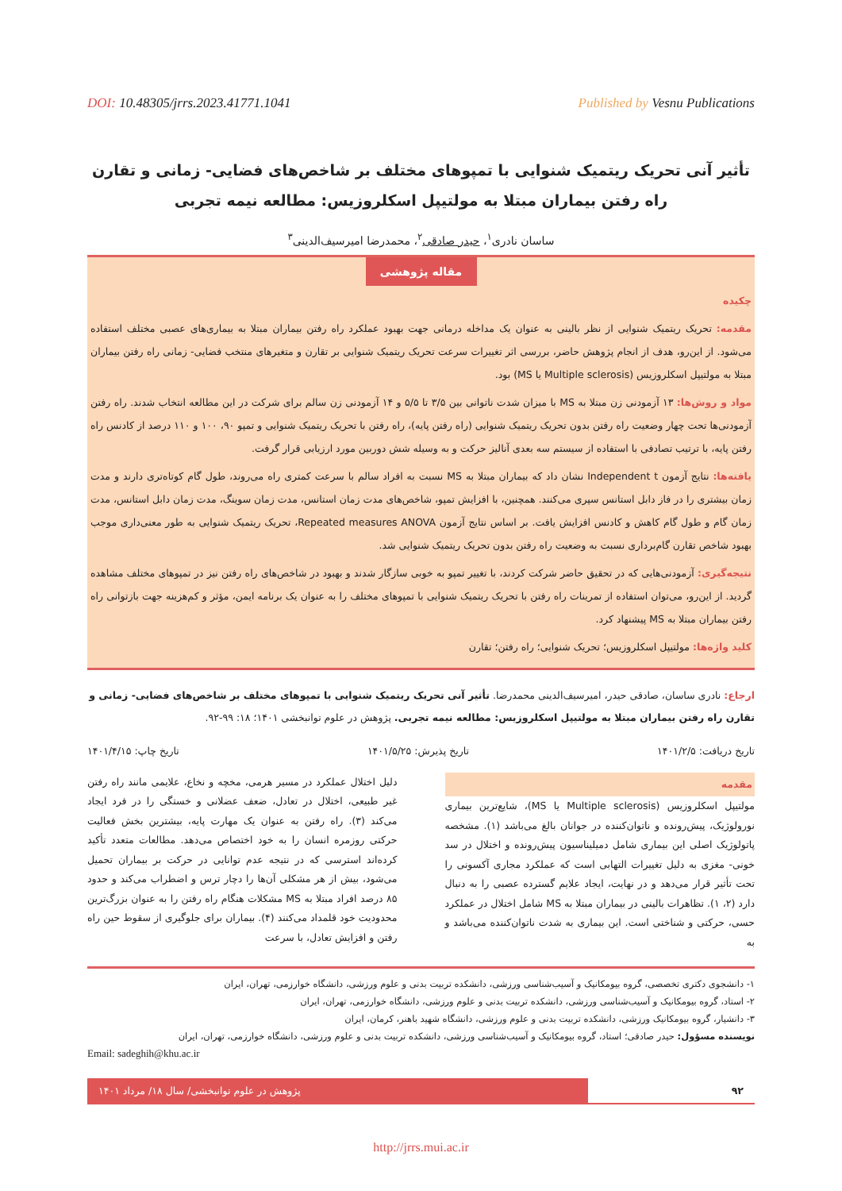DOI: 10.48305/jrrs.2023.41771.1041 Published by Vesnu Publications
تأثیر آنی تحریک ریتمیک شنوایی با تمپوهای مختلف بر شاخص‌های فضایی- زمانی و تقارن راه رفتن بیماران مبتلا به مولتیپل اسکلروزیس: مطالعه نیمه تجربی
ساسان نادری<sup>۱</sup>، حیدر صادقی<sup>۲</sup>، محمدرضا امیرسیف‌الدینی<sup>۳</sup>
مقاله پژوهشی
چکیده
مقدمه: تحریک ریتمیک شنوایی از نظر بالینی به عنوان یک مداخله درمانی جهت بهبود عملکرد راه رفتن بیماران مبتلا به بیماری‌های عصبی مختلف استفاده می‌شود. از این‌رو، هدف از انجام پژوهش حاضر، بررسی اثر تغییرات سرعت تحریک ریتمیک شنوایی بر تقارن و متغیرهای منتخب فضایی- زمانی راه رفتن بیماران مبتلا به مولتیپل اسکلروزیس (Multiple sclerosis یا MS) بود.
مواد و روش‌ها: ۱۳ آزمودنی زن مبتلا به MS با میزان شدت ناتوانی بین ۳/۵ تا ۵/۵ و ۱۴ آزمودنی زن سالم برای شرکت در این مطالعه انتخاب شدند. راه رفتن آزمودنی‌ها تحت چهار وضعیت راه رفتن بدون تحریک ریتمیک شنوایی (راه رفتن پایه)، راه رفتن با تحریک ریتمیک شنوایی و تمپو ۹۰، ۱۰۰ و ۱۱۰ درصد از کادنس راه رفتن پایه، با ترتیب تصادفی با استفاده از سیستم سه بعدی آنالیز حرکت و به وسیله شش دوربین مورد ارزیابی قرار گرفت.
یافته‌ها: نتایج آزمون Independent t نشان داد که بیماران مبتلا به MS نسبت به افراد سالم با سرعت کمتری راه می‌روند، طول گام کوتاه‌تری دارند و مدت زمان بیشتری را در فاز دابل استانس سپری می‌کنند. همچنین، با افزایش تمپو، شاخص‌های مدت زمان استانس، مدت زمان سوینگ، مدت زمان دابل استانس، مدت زمان گام و طول گام کاهش و کادنس افزایش یافت. بر اساس نتایج آزمون Repeated measures ANOVA، تحریک ریتمیک شنوایی به طور معنی‌داری موجب بهبود شاخص تقارن گام‌برداری نسبت به وضعیت راه رفتن بدون تحریک ریتمیک شنوایی شد.
نتیجه‌گیری: آزمودنی‌هایی که در تحقیق حاضر شرکت کردند، با تغییر تمپو به خوبی سازگار شدند و بهبود در شاخص‌های راه رفتن نیز در تمپوهای مختلف مشاهده گردید. از این‌رو، می‌توان استفاده از تمرینات راه رفتن با تحریک ریتمیک شنوایی با تمپوهای مختلف را به عنوان یک برنامه ایمن، مؤثر و کم‌هزینه جهت بازتوانی راه رفتن بیماران مبتلا به MS پیشنهاد کرد.
کلید واژه‌ها: مولتیپل اسکلروزیس؛ تحریک شنوایی؛ راه رفتن؛ تقارن
ارجاع: نادری ساسان، صادقی حیدر، امیرسیف‌الدینی محمدرضا. تأثیر آنی تحریک ریتمیک شنوایی با تمپوهای مختلف بر شاخص‌های فضایی- زمانی و تقارن راه رفتن بیماران مبتلا به مولتیپل اسکلروزیس: مطالعه نیمه تجربی. پژوهش در علوم توانبخشی ۱۴۰۱؛ ۱۸: ۹۹-۹۲.
تاریخ دریافت: ۱۴۰۱/۲/۵ تاریخ پذیرش: ۱۴۰۱/۵/۲۵ تاریخ چاپ: ۱۴۰۱/۴/۱۵
مقدمه
مولتیپل اسکلروزیس (Multiple sclerosis یا MS)، شایع‌ترین بیماری نورولوژیک، پیش‌رونده و ناتوان‌کننده در جوانان بالغ می‌باشد (۱). مشخصه پاتولوژیک اصلی این بیماری شامل دمیلیناسیون پیش‌رونده و اختلال در سد خونی- مغزی به دلیل تغییرات التهابی است که عملکرد مجاری آکسونی را تحت تأثیر قرار می‌دهد و در نهایت، ایجاد علایم گسترده عصبی را به دنبال دارد (۲، ۱). تظاهرات بالینی در بیماران مبتلا به MS شامل اختلال در عملکرد حسی، حرکتی و شناختی است. این بیماری به شدت ناتوان‌کننده می‌باشد و به
دلیل اختلال عملکرد در مسیر هرمی، مخچه و نخاع، علایمی مانند راه رفتن غیر طبیعی، اختلال در تعادل، ضعف عضلانی و خستگی را در فرد ایجاد می‌کند (۳). راه رفتن به عنوان یک مهارت پایه، بیشترین بخش فعالیت حرکتی روزمره انسان را به خود اختصاص می‌دهد. مطالعات متعدد تأکید کرده‌اند استرسی که در نتیجه عدم توانایی در حرکت بر بیماران تحمیل می‌شود، بیش از هر مشکلی آن‌ها را دچار ترس و اضطراب می‌کند و حدود ۸۵ درصد افراد مبتلا به MS مشکلات هنگام راه رفتن را به عنوان بزرگ‌ترین محدودیت خود قلمداد می‌کنند (۴). بیماران برای جلوگیری از سقوط حین راه رفتن و افزایش تعادل، با سرعت
۱- دانشجوی دکتری تخصصی، گروه بیومکانیک و آسیب‌شناسی ورزشی، دانشکده تربیت بدنی و علوم ورزشی، دانشگاه خوارزمی، تهران، ایران
۲- استاد، گروه بیومکانیک و آسیب‌شناسی ورزشی، دانشکده تربیت بدنی و علوم ورزشی، دانشگاه خوارزمی، تهران، ایران
۳- دانشیار، گروه بیومکانیک ورزشی، دانشکده تربیت بدنی و علوم ورزشی، دانشگاه شهید باهنر، کرمان، ایران
نویسنده مسؤول: حیدر صادقی؛ استاد، گروه بیومکانیک و آسیب‌شناسی ورزشی، دانشکده تربیت بدنی و علوم ورزشی، دانشگاه خوارزمی، تهران، ایران
Email: sadeghih@khu.ac.ir
۹۲ پژوهش در علوم توانبخشی/ سال ۱۸/ مرداد ۱۴۰۱
http://jrrs.mui.ac.ir